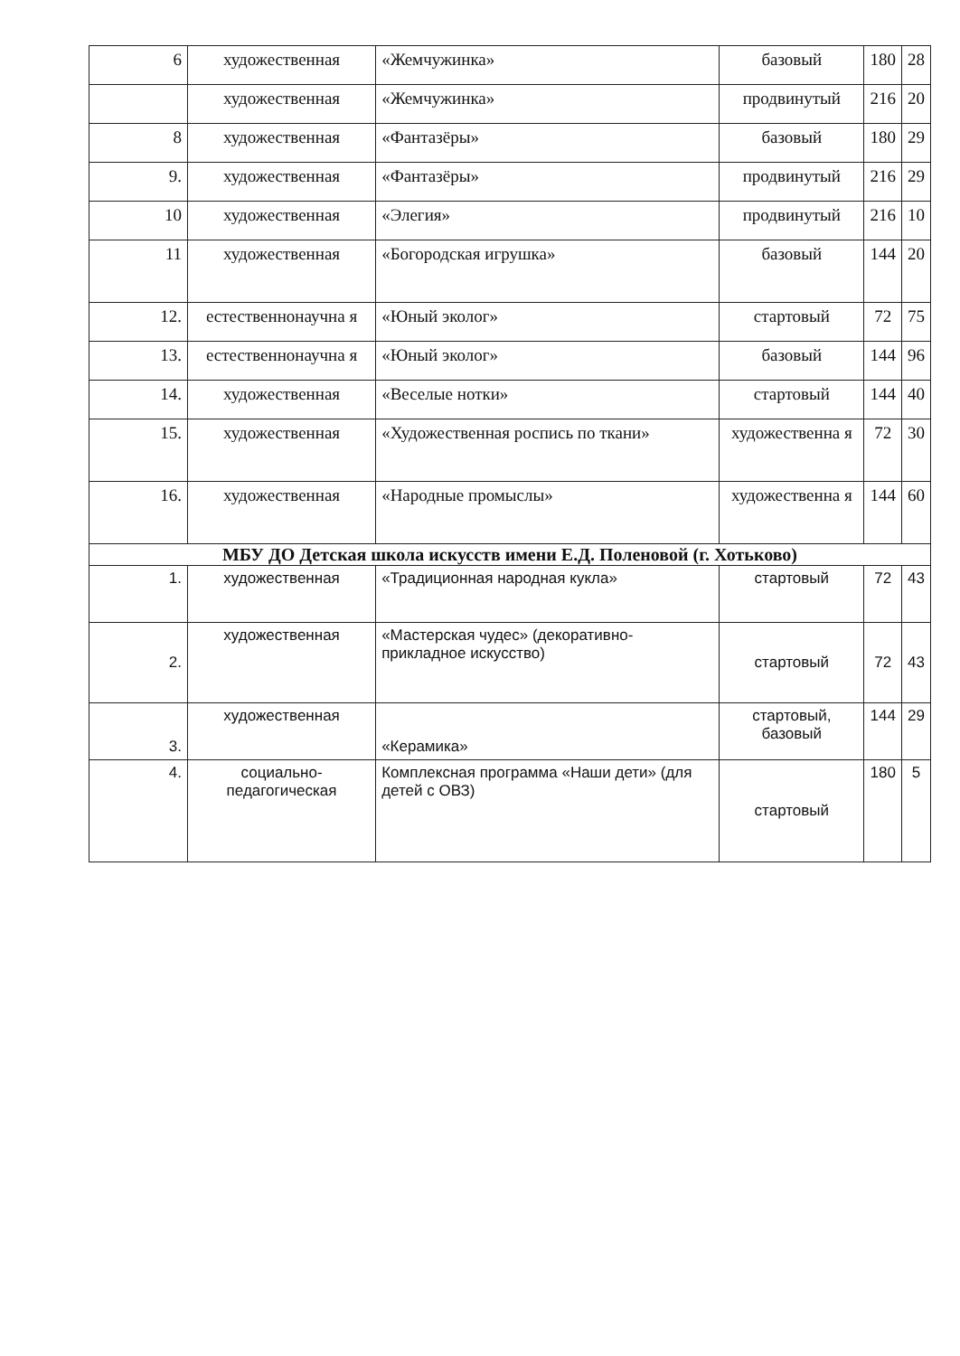| 6 | художественная | «Жемчужинка» | базовый | 180 | 28 |
| | художественная | «Жемчужинка» | продвинутый | 216 | 20 |
| 8 | художественная | «Фантазёры» | базовый | 180 | 29 |
| 9. | художественная | «Фантазёры» | продвинутый | 216 | 29 |
| 10 | художественная | «Элегия» | продвинутый | 216 | 10 |
| 11 | художественная | «Богородская игрушка» | базовый | 144 | 20 |
| 12. | естественнонаучна я | «Юный эколог» | стартовый | 72 | 75 |
| 13. | естественнонаучна я | «Юный эколог» | базовый | 144 | 96 |
| 14. | художественная | «Веселые нотки» | стартовый | 144 | 40 |
| 15. | художественная | «Художественная роспись по ткани» | художественна я | 72 | 30 |
| 16. | художественная | «Народные промыслы» | художественна я | 144 | 60 |
| МБУ ДО Детская школа искусств имени Е.Д. Поленовой (г. Хотьково) | | | | | |
| 1. | художественная | «Традиционная народная кукла» | стартовый | 72 | 43 |
| 2. | художественная | «Мастерская чудес» (декоративно-прикладное искусство) | стартовый | 72 | 43 |
| 3. | художественная | «Керамика» | стартовый, базовый | 144 | 29 |
| 4. | социально-педагогическая | Комплексная программа «Наши дети» (для детей с ОВЗ) | стартовый | 180 | 5 |